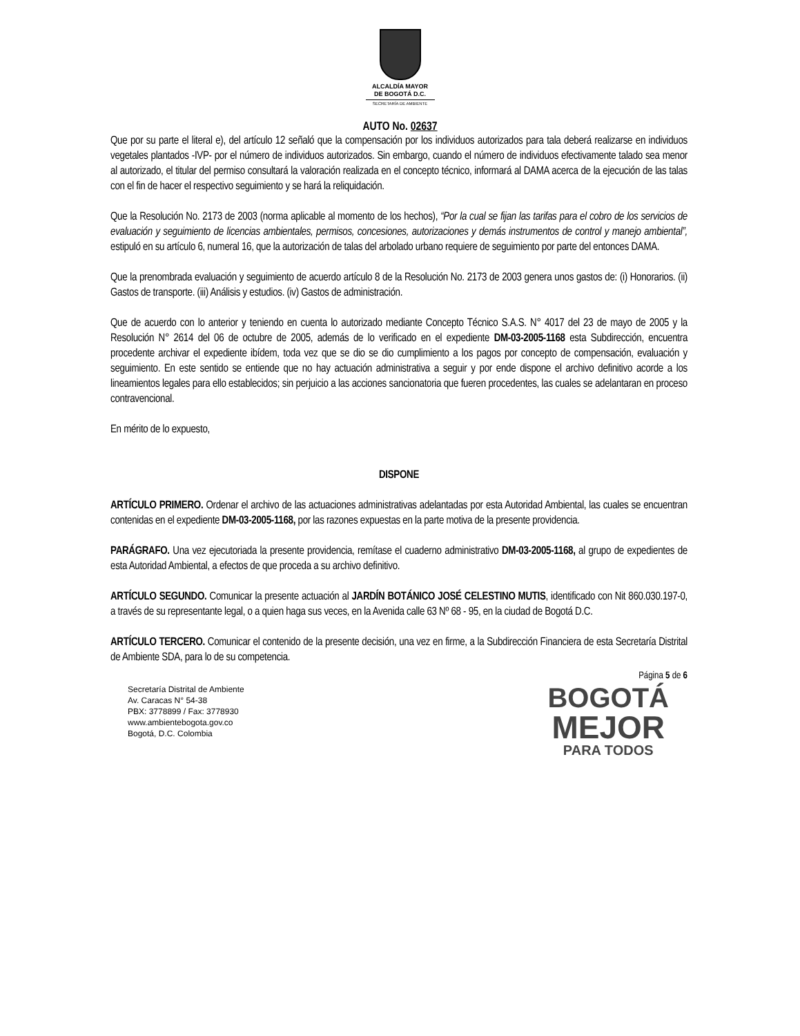ALCALDÍA MAYOR
DE BOGOTÁ D.C.
SECRETARÍA DE AMBIENTE
AUTO No. 02637
Que por su parte el literal e), del artículo 12 señaló que la compensación por los individuos autorizados para tala deberá realizarse en individuos vegetales plantados -IVP- por el número de individuos autorizados. Sin embargo, cuando el número de individuos efectivamente talado sea menor al autorizado, el titular del permiso consultará la valoración realizada en el concepto técnico, informará al DAMA acerca de la ejecución de las talas con el fin de hacer el respectivo seguimiento y se hará la reliquidación.
Que la Resolución No. 2173 de 2003 (norma aplicable al momento de los hechos), “Por la cual se fijan las tarifas para el cobro de los servicios de evaluación y seguimiento de licencias ambientales, permisos, concesiones, autorizaciones y demás instrumentos de control y manejo ambiental”, estipuló en su artículo 6, numeral 16, que la autorización de talas del arbolado urbano requiere de seguimiento por parte del entonces DAMA.
Que la prenombrada evaluación y seguimiento de acuerdo artículo 8 de la Resolución No. 2173 de 2003 genera unos gastos de: (i) Honorarios. (ii) Gastos de transporte. (iii) Análisis y estudios. (iv) Gastos de administración.
Que de acuerdo con lo anterior y teniendo en cuenta lo autorizado mediante Concepto Técnico S.A.S. N° 4017 del 23 de mayo de 2005 y la Resolución N° 2614 del 06 de octubre de 2005, además de lo verificado en el expediente DM-03-2005-1168 esta Subdirección, encuentra procedente archivar el expediente ibídem, toda vez que se dio se dio cumplimiento a los pagos por concepto de compensación, evaluación y seguimiento. En este sentido se entiende que no hay actuación administrativa a seguir y por ende dispone el archivo definitivo acorde a los lineamientos legales para ello establecidos; sin perjuicio a las acciones sancionatoria que fueren procedentes, las cuales se adelantaran en proceso contravencional.
En mérito de lo expuesto,
DISPONE
ARTÍCULO PRIMERO. Ordenar el archivo de las actuaciones administrativas adelantadas por esta Autoridad Ambiental, las cuales se encuentran contenidas en el expediente DM-03-2005-1168, por las razones expuestas en la parte motiva de la presente providencia.
PARÁGRAFO. Una vez ejecutoriada la presente providencia, remítase el cuaderno administrativo DM-03-2005-1168, al grupo de expedientes de esta Autoridad Ambiental, a efectos de que proceda a su archivo definitivo.
ARTÍCULO SEGUNDO. Comunicar la presente actuación al JARDÍN BOTÁNICO JOSÉ CELESTINO MUTIS, identificado con Nit 860.030.197-0, a través de su representante legal, o a quien haga sus veces, en la Avenida calle 63 Nº 68 - 95, en la ciudad de Bogotá D.C.
ARTÍCULO TERCERO. Comunicar el contenido de la presente decisión, una vez en firme, a la Subdirección Financiera de esta Secretaría Distrital de Ambiente SDA, para lo de su competencia.
Página 5 de 6
Secretaría Distrital de Ambiente
Av. Caracas N° 54-38
PBX: 3778899 / Fax: 3778930
www.ambientebogota.gov.co
Bogotá, D.C. Colombia
BOGOTÁ
MEJOR
PARA TODOS